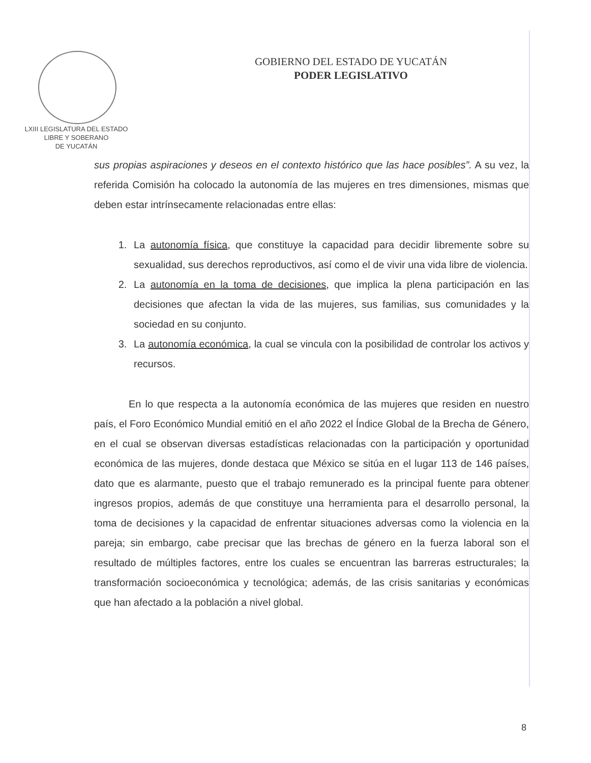LXIII LEGISLATURA DEL ESTADO
LIBRE Y SOBERANO
DE YUCATÁN
GOBIERNO DEL ESTADO DE YUCATÁN
PODER LEGISLATIVO
sus propias aspiraciones y deseos en el contexto histórico que las hace posibles”. A su vez, la referida Comisión ha colocado la autonomía de las mujeres en tres dimensiones, mismas que deben estar intrínsecamente relacionadas entre ellas:
1. La autonomía física, que constituye la capacidad para decidir libremente sobre su sexualidad, sus derechos reproductivos, así como el de vivir una vida libre de violencia.
2. La autonomía en la toma de decisiones, que implica la plena participación en las decisiones que afectan la vida de las mujeres, sus familias, sus comunidades y la sociedad en su conjunto.
3. La autonomía económica, la cual se vincula con la posibilidad de controlar los activos y recursos.
En lo que respecta a la autonomía económica de las mujeres que residen en nuestro país, el Foro Económico Mundial emitió en el año 2022 el Índice Global de la Brecha de Género, en el cual se observan diversas estadísticas relacionadas con la participación y oportunidad económica de las mujeres, donde destaca que México se sitúa en el lugar 113 de 146 países, dato que es alarmante, puesto que el trabajo remunerado es la principal fuente para obtener ingresos propios, además de que constituye una herramienta para el desarrollo personal, la toma de decisiones y la capacidad de enfrentar situaciones adversas como la violencia en la pareja; sin embargo, cabe precisar que las brechas de género en la fuerza laboral son el resultado de múltiples factores, entre los cuales se encuentran las barreras estructurales; la transformación socioeconómica y tecnológica; además, de las crisis sanitarias y económicas que han afectado a la población a nivel global.
8